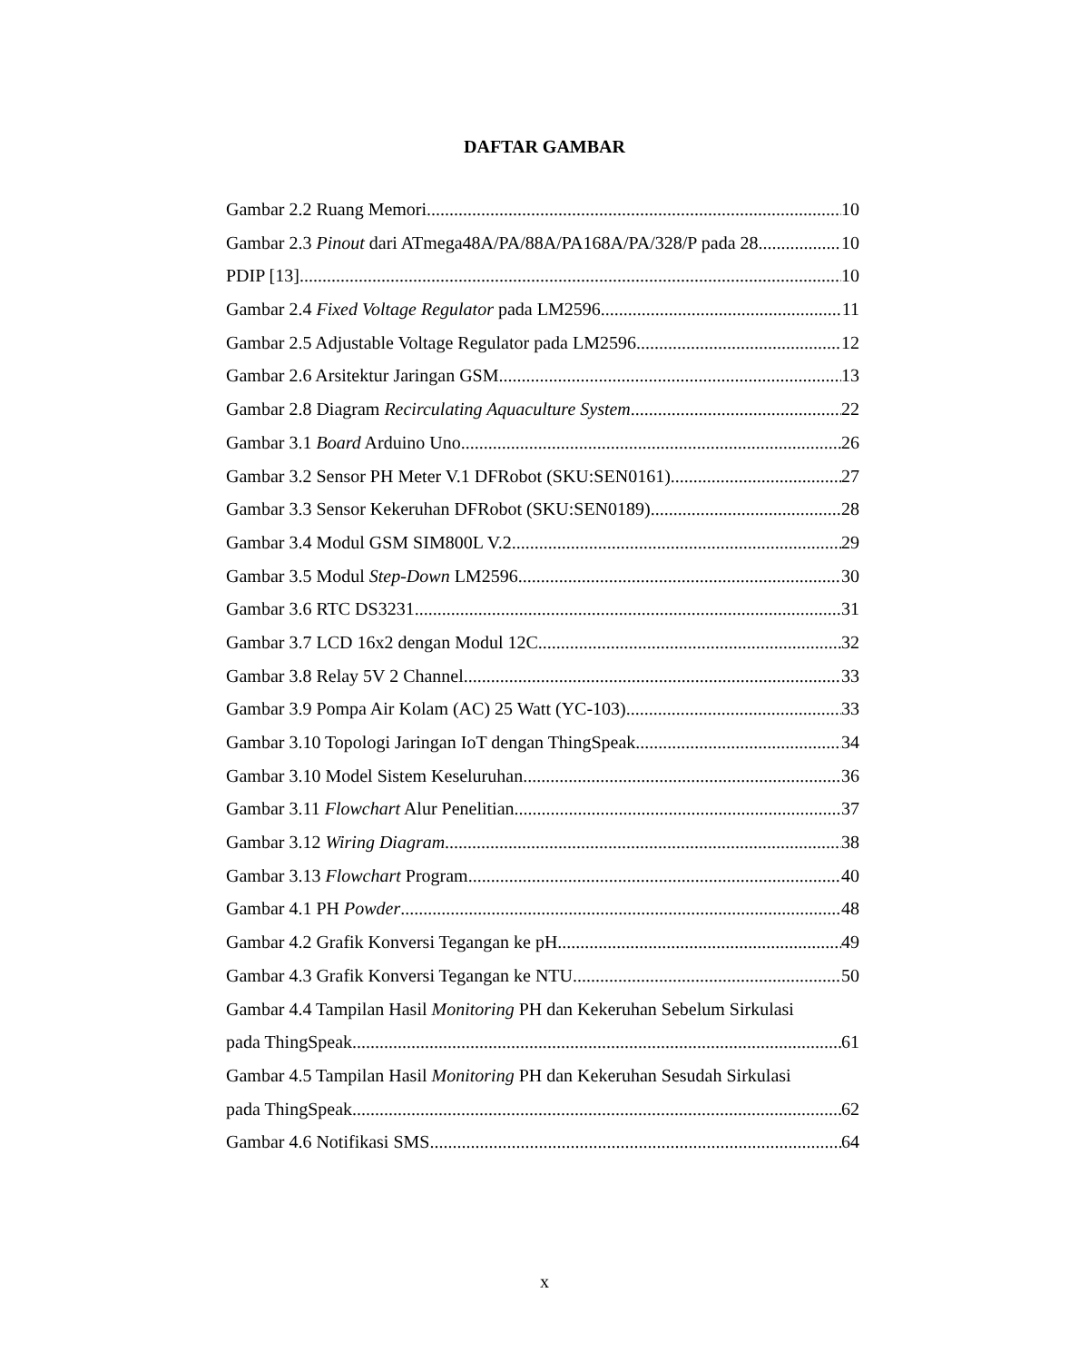DAFTAR GAMBAR
Gambar 2.2 Ruang Memori 10
Gambar 2.3 Pinout dari ATmega48A/PA/88A/PA168A/PA/328/P pada 28 10
PDIP [13]. 10
Gambar 2.4 Fixed Voltage Regulator pada LM2596 11
Gambar 2.5 Adjustable Voltage Regulator pada LM2596 12
Gambar 2.6 Arsitektur Jaringan GSM. 13
Gambar 2.8 Diagram Recirculating Aquaculture System. 22
Gambar 3.1 Board Arduino Uno 26
Gambar 3.2 Sensor PH Meter V.1 DFRobot (SKU:SEN0161) 27
Gambar 3.3 Sensor Kekeruhan DFRobot (SKU:SEN0189) 28
Gambar 3.4 Modul GSM SIM800L V.2. 29
Gambar 3.5 Modul Step-Down LM2596 30
Gambar 3.6 RTC DS3231. 31
Gambar 3.7 LCD 16x2 dengan Modul 12C. 32
Gambar 3.8 Relay 5V 2 Channel 33
Gambar 3.9 Pompa Air Kolam (AC) 25 Watt (YC-103) 33
Gambar 3.10 Topologi Jaringan IoT dengan ThingSpeak. 34
Gambar 3.10 Model Sistem Keseluruhan. 36
Gambar 3.11 Flowchart Alur Penelitian. 37
Gambar 3.12 Wiring Diagram. 38
Gambar 3.13 Flowchart Program. 40
Gambar 4.1 PH Powder. 48
Gambar 4.2 Grafik Konversi Tegangan ke pH. 49
Gambar 4.3 Grafik Konversi Tegangan ke NTU. 50
Gambar 4.4 Tampilan Hasil Monitoring PH dan Kekeruhan Sebelum Sirkulasi
pada ThingSpeak. 61
Gambar 4.5 Tampilan Hasil Monitoring PH dan Kekeruhan Sesudah Sirkulasi
pada ThingSpeak. 62
Gambar 4.6 Notifikasi SMS. 64
x